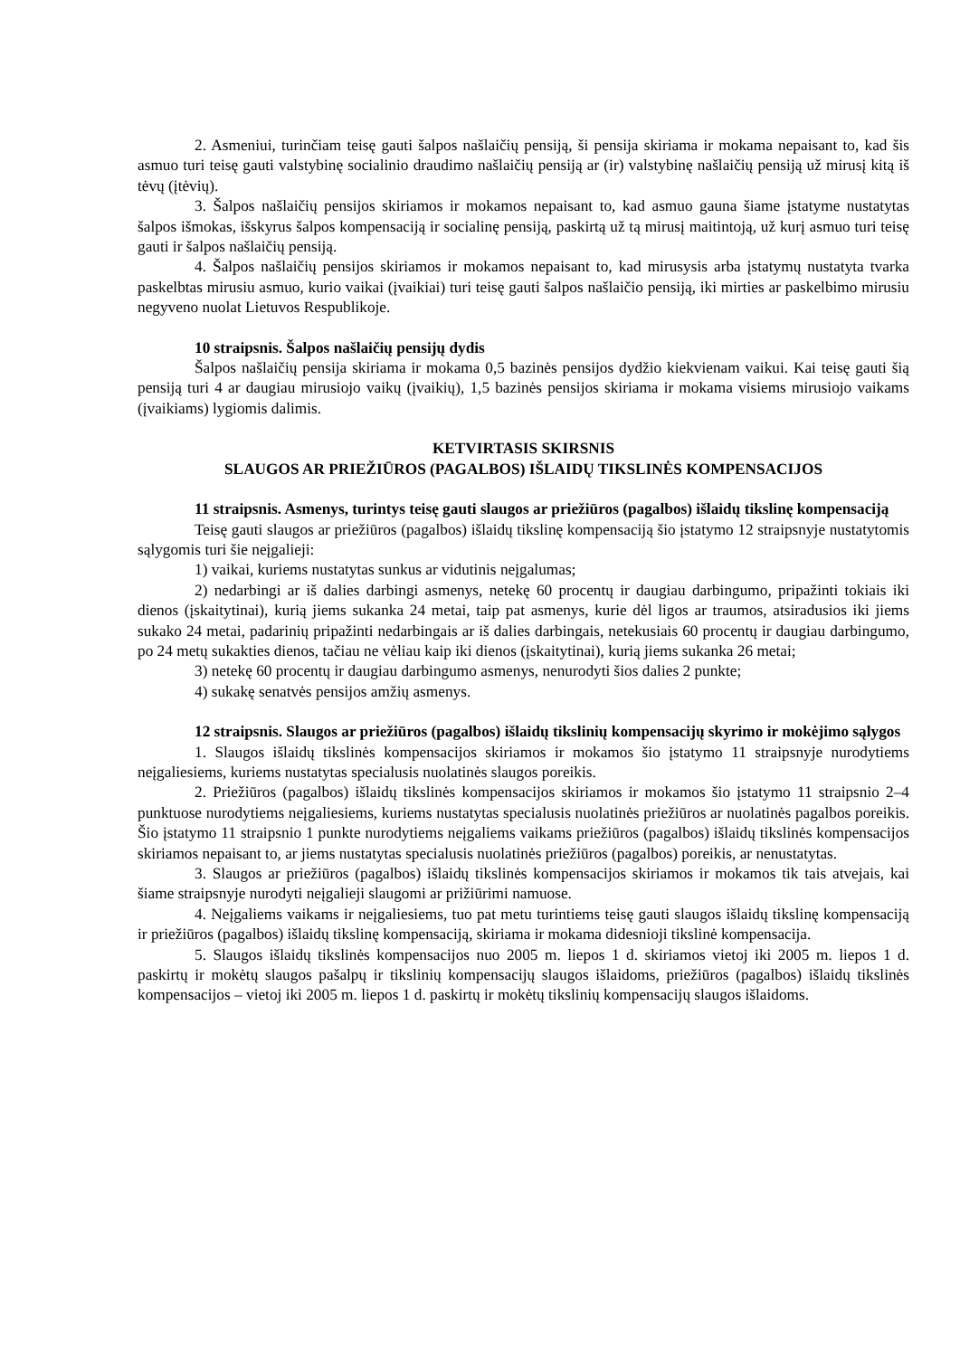2. Asmeniui, turinčiam teisę gauti šalpos našlaičių pensiją, ši pensija skiriama ir mokama nepaisant to, kad šis asmuo turi teisę gauti valstybinę socialinio draudimo našlaičių pensiją ar (ir) valstybinę našlaičių pensiją už mirusį kitą iš tėvų (įtėvių).
3. Šalpos našlaičių pensijos skiriamos ir mokamos nepaisant to, kad asmuo gauna šiame įstatyme nustatytas šalpos išmokas, išskyrus šalpos kompensaciją ir socialinę pensiją, paskirtą už tą mirusį maitintoją, už kurį asmuo turi teisę gauti ir šalpos našlaičių pensiją.
4. Šalpos našlaičių pensijos skiriamos ir mokamos nepaisant to, kad mirusysis arba įstatymų nustatyta tvarka paskelbtas mirusiu asmuo, kurio vaikai (įvaikiai) turi teisę gauti šalpos našlaičio pensiją, iki mirties ar paskelbimo mirusiu negyveno nuolat Lietuvos Respublikoje.
10 straipsnis. Šalpos našlaičių pensijų dydis
Šalpos našlaičių pensija skiriama ir mokama 0,5 bazinės pensijos dydžio kiekvienam vaikui. Kai teisę gauti šią pensiją turi 4 ar daugiau mirusiojo vaikų (įvaikių), 1,5 bazinės pensijos skiriama ir mokama visiems mirusiojo vaikams (įvaikiams) lygiomis dalimis.
KETVIRTASIS SKIRSNIS
SLAUGOS AR PRIEŽIŪROS (PAGALBOS) IŠLAIDŲ TIKSLINĖS KOMPENSACIJOS
11 straipsnis. Asmenys, turintys teisę gauti slaugos ar priežiūros (pagalbos) išlaidų tikslinę kompensaciją
Teisę gauti slaugos ar priežiūros (pagalbos) išlaidų tikslinę kompensaciją šio įstatymo 12 straipsnyje nustatytomis sąlygomis turi šie neįgalieji:
1) vaikai, kuriems nustatytas sunkus ar vidutinis neįgalumas;
2) nedarbingi ar iš dalies darbingi asmenys, netekę 60 procentų ir daugiau darbingumo, pripažinti tokiais iki dienos (įskaitytinai), kurią jiems sukanka 24 metai, taip pat asmenys, kurie dėl ligos ar traumos, atsiradusios iki jiems sukako 24 metai, padarinių pripažinti nedarbingais ar iš dalies darbingais, netekusiais 60 procentų ir daugiau darbingumo, po 24 metų sukakties dienos, tačiau ne vėliau kaip iki dienos (įskaitytinai), kurią jiems sukanka 26 metai;
3) netekę 60 procentų ir daugiau darbingumo asmenys, nenurodyti šios dalies 2 punkte;
4) sukakę senatvės pensijos amžių asmenys.
12 straipsnis. Slaugos ar priežiūros (pagalbos) išlaidų tikslinių kompensacijų skyrimo ir mokėjimo sąlygos
1. Slaugos išlaidų tikslinės kompensacijos skiriamos ir mokamos šio įstatymo 11 straipsnyje nurodytiems neįgaliesiems, kuriems nustatytas specialusis nuolatinės slaugos poreikis.
2. Priežiūros (pagalbos) išlaidų tikslinės kompensacijos skiriamos ir mokamos šio įstatymo 11 straipsnio 2–4 punktuose nurodytiems neįgaliesiems, kuriems nustatytas specialusis nuolatinės priežiūros ar nuolatinės pagalbos poreikis. Šio įstatymo 11 straipsnio 1 punkte nurodytiems neįgaliems vaikams priežiūros (pagalbos) išlaidų tikslinės kompensacijos skiriamos nepaisant to, ar jiems nustatytas specialusis nuolatinės priežiūros (pagalbos) poreikis, ar nenustatytas.
3. Slaugos ar priežiūros (pagalbos) išlaidų tikslinės kompensacijos skiriamos ir mokamos tik tais atvejais, kai šiame straipsnyje nurodyti neįgalieji slaugomi ar prižiūrimi namuose.
4. Neįgaliems vaikams ir neįgaliesiems, tuo pat metu turintiems teisę gauti slaugos išlaidų tikslinę kompensaciją ir priežiūros (pagalbos) išlaidų tikslinę kompensaciją, skiriama ir mokama didesnioji tikslinė kompensacija.
5. Slaugos išlaidų tikslinės kompensacijos nuo 2005 m. liepos 1 d. skiriamos vietoj iki 2005 m. liepos 1 d. paskirtų ir mokėtų slaugos pašalpų ir tikslinių kompensacijų slaugos išlaidoms, priežiūros (pagalbos) išlaidų tikslinės kompensacijos – vietoj iki 2005 m. liepos 1 d. paskirtų ir mokėtų tikslinių kompensacijų slaugos išlaidoms.